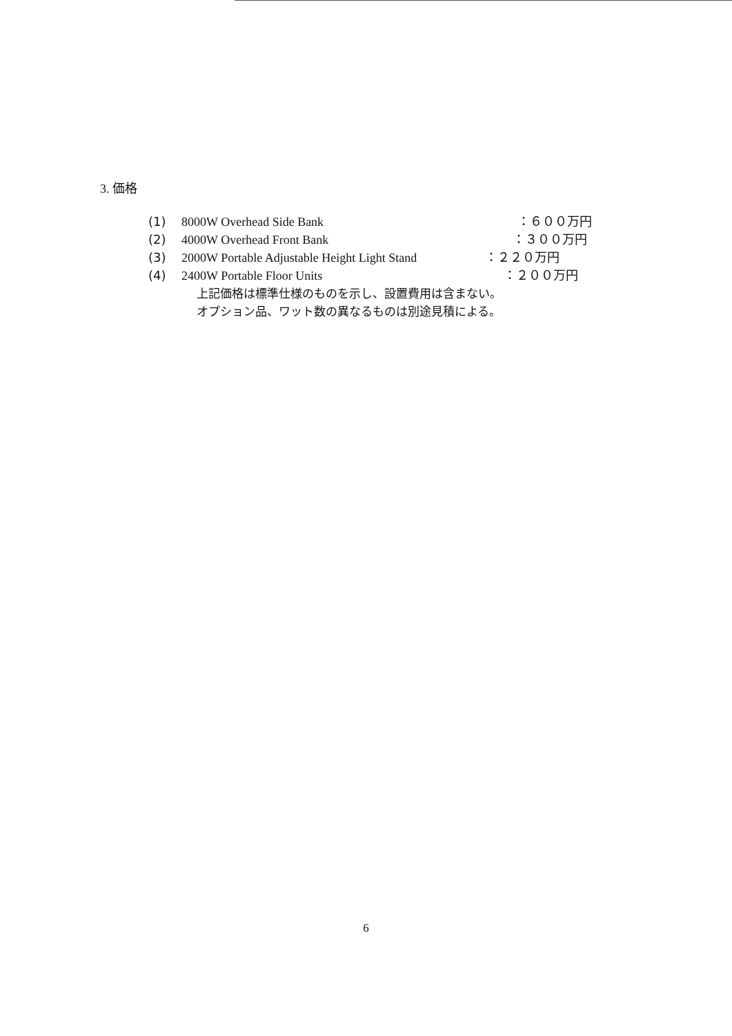3. 価格
(1) 8000W Overhead Side Bank ：６００万円
(2) 4000W Overhead Front Bank ：３００万円
(3) 2000W Portable Adjustable Height Light Stand ：２２０万円
(4) 2400W Portable Floor Units ：２００万円
上記価格は標準仕様のものを示し、設置費用は含まない。
オプション品、ワット数の異なるものは別途見積による。
6